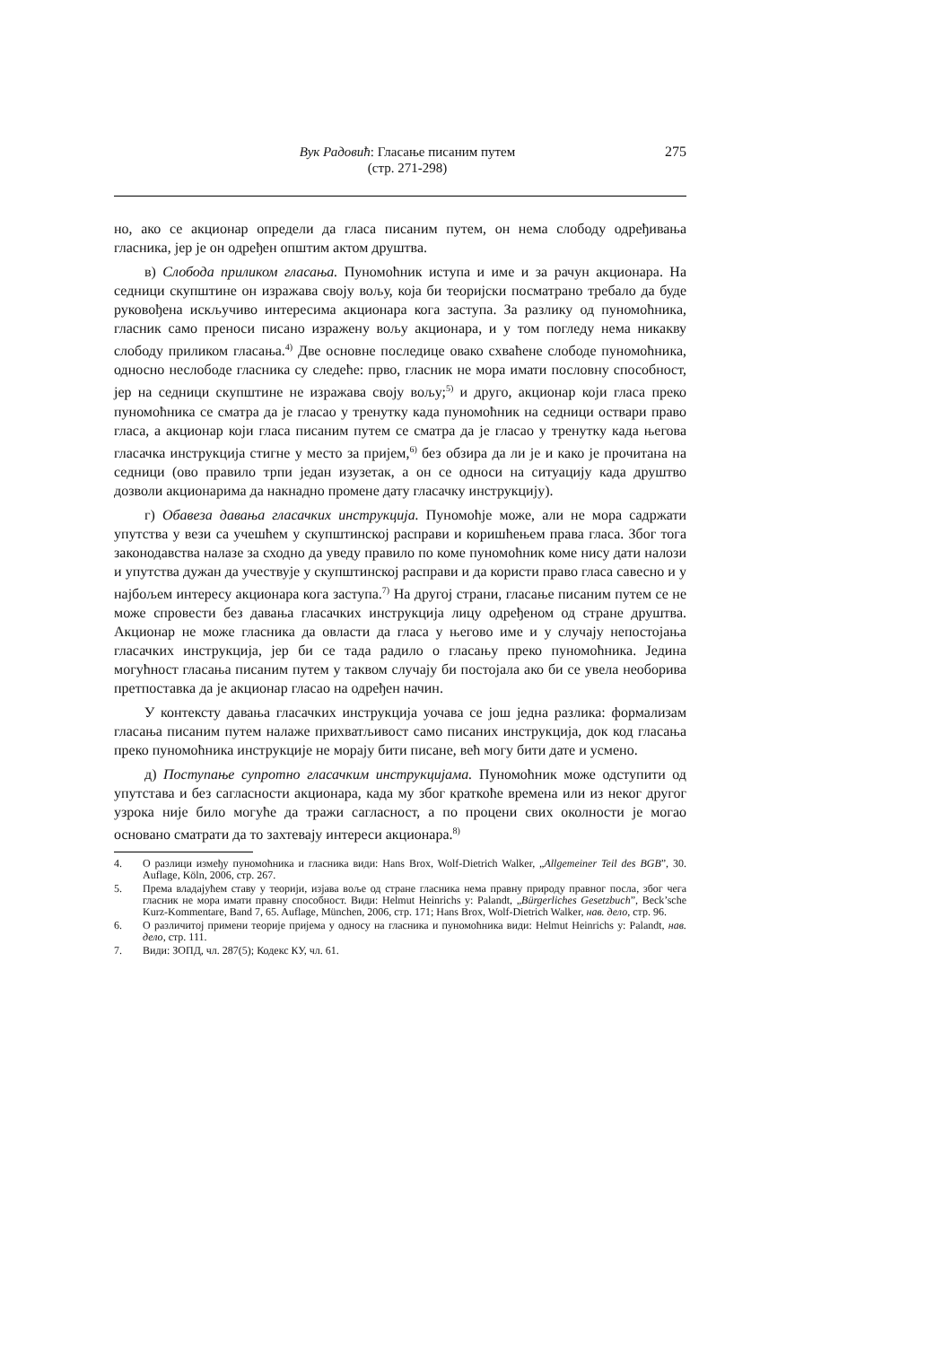Вук Радовић: Гласање писаним путем
(стр. 271-298)
275
но, ако се акционар определи да гласа писаним путем, он нема слободу одређивања гласника, јер је он одређен општим актом друштва.
в) Слобода приликом гласања. Пуномоћник иступа и име и за рачун акционара. На седници скупштине он изражава своју вољу, која би теоријски посматрано требало да буде руковођена искључиво интересима акционара кога заступа. За разлику од пуномоћника, гласник само преноси писано изражену вољу акционара, и у том погледу нема никакву слободу приликом гласања.<sup>4)</sup> Две основне последице овако схваћене слободе пуномоћника, односно неслободе гласника су следеће: прво, гласник не мора имати пословну способност, јер на седници скупштине не изражава своју вољу;<sup>5)</sup> и друго, акционар који гласа преко пуномоћника се сматра да је гласао у тренутку када пуномоћник на седници оствари право гласа, а акционар који гласа писаним путем се сматра да је гласао у тренутку када његова гласачка инструкција стигне у место за пријем,<sup>6)</sup> без обзира да ли је и како је прочитана на седници (ово правило трпи један изузетак, а он се односи на ситуацију када друштво дозволи акционарима да накнадно промене дату гласачку инструкцију).
г) Обавеза давања гласачких инструкција. Пуномоћје може, али не мора садржати упутства у вези са учешћем у скупштинској расправи и коришћењем права гласа. Због тога законодавства налазе за сходно да уведу правило по коме пуномоћник коме нису дати налози и упутства дужан да учествује у скупштинској расправи и да користи право гласа савесно и у најбољем интересу акционара кога заступа.<sup>7)</sup> На другој страни, гласање писаним путем се не може спровести без давања гласачких инструкција лицу одређеном од стране друштва. Акционар не може гласника да овласти да гласа у његово име и у случају непостојања гласачких инструкција, јер би се тада радило о гласању преко пуномоћника. Једина могућност гласања писаним путем у таквом случају би постојала ако би се увела необорива претпоставка да је акционар гласао на одређен начин.
У контексту давања гласачких инструкција уочава се још једна разлика: формализам гласања писаним путем налаже прихватљивост само писаних инструкција, док код гласања преко пуномоћника инструкције не морају бити писане, већ могу бити дате и усмено.
д) Поступање супротно гласачким инструкцијама. Пуномоћник може одступити од упутстава и без сагласности акционара, када му због краткоће времена или из неког другог узрока није било могуће да тражи сагласност, а по процени свих околности је могао основано сматрати да то захтевају интереси акционара.<sup>8)</sup>
4. О разлици између пуномоћника и гласника види: Hans Brox, Wolf-Dietrich Walker, „Allgemeiner Teil des BGB”, 30. Auflage, Köln, 2006, стр. 267.
5. Према владајућем ставу у теорији, изјава воље од стране гласника нема правну природу правног посла, због чега гласник не мора имати правну способност. Види: Helmut Heinrichs у: Palandt, „Bürgerliches Gesetzbuch”, Beck’sche Kurz-Kommentare, Band 7, 65. Auflage, München, 2006, стр. 171; Hans Brox, Wolf-Dietrich Walker, нав. дело, стр. 96.
6. О различитој примени теорије пријема у односу на гласника и пуномоћника види: Helmut Heinrichs у: Palandt, нав. дело, стр. 111.
7. Види: ЗОПД, чл. 287(5); Кодекс КУ, чл. 61.